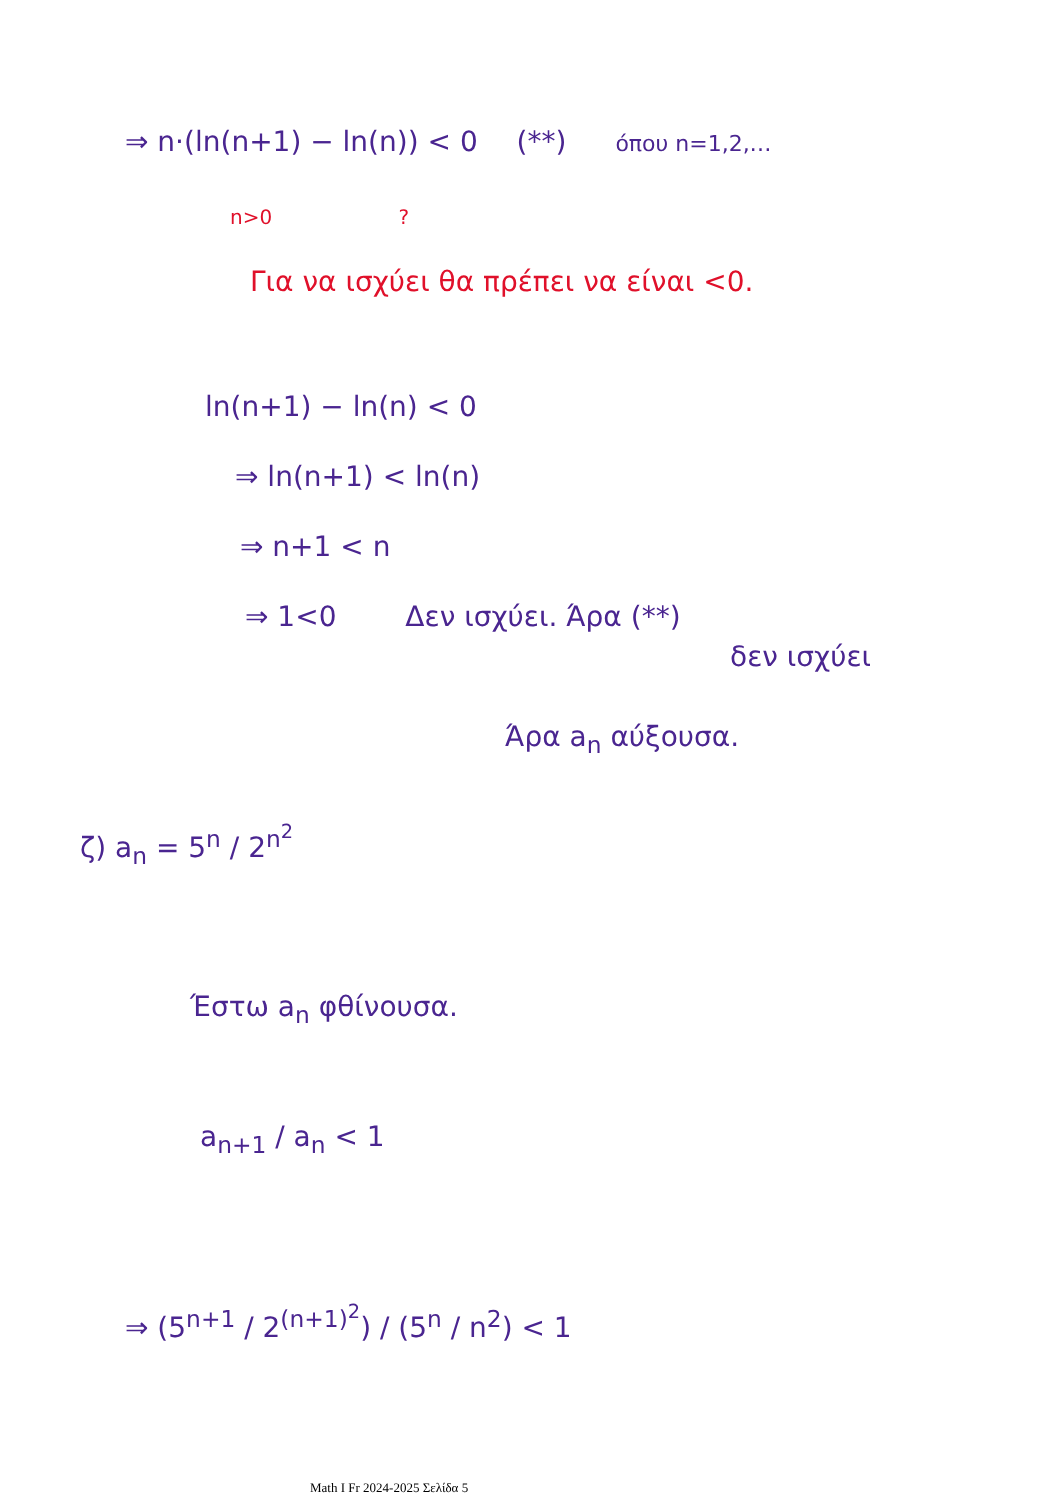⇒ n·(ln(n+1) − ln(n)) < 0 (**) όπου n=1,2,…
n>0 ?
Για να ισχύει θα πρέπει να είναι <0.
ln(n+1) − ln(n) < 0
⇒ ln(n+1) < ln(n)
⇒ n+1 < n
⇒ 1<0 Δεν ισχύει. Άρα (**)
δεν ισχύει
Άρα a<sub>n</sub> αύξουσα.
ζ) a<sub>n</sub> = 5<sup>n</sup> / 2<sup>n<sup>2</sup></sup>
Έστω a<sub>n</sub> φθίνουσα.
a<sub>n+1</sub> / a<sub>n</sub> < 1
⇒ (5<sup>n+1</sup> / 2<sup>(n+1)<sup>2</sup></sup>) / (5<sup>n</sup> / n<sup>2</sup>) < 1
Math I Fr 2024-2025 Σελίδα 5